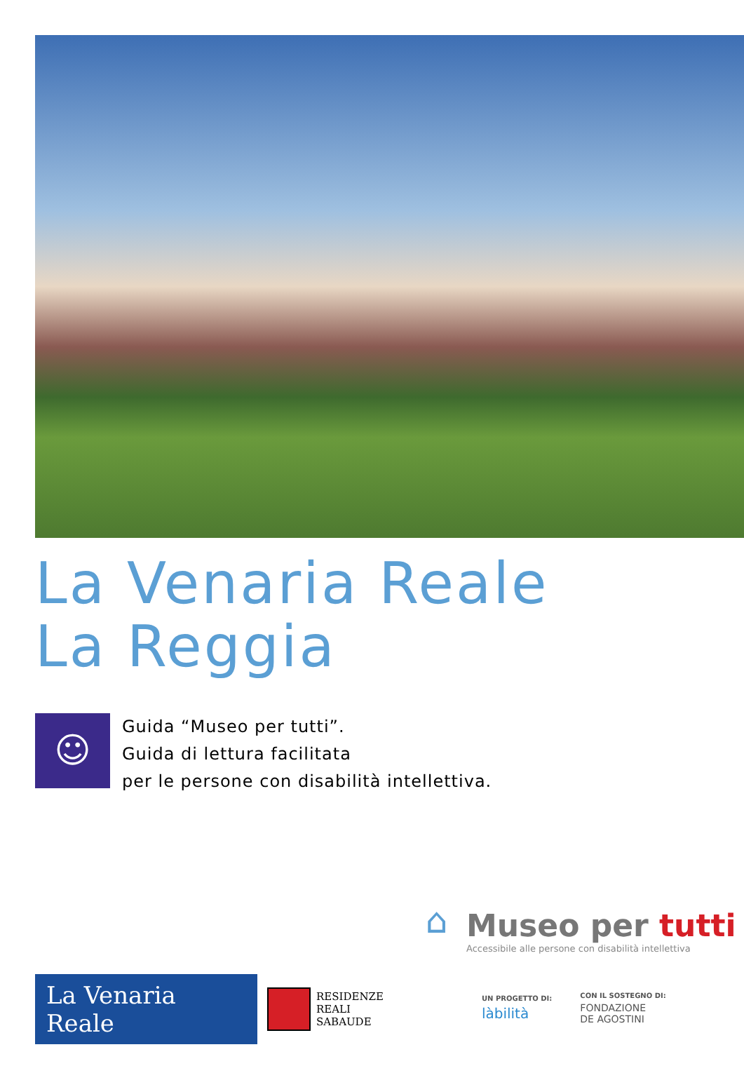La Venaria Reale
La Reggia
☺
Guida “Museo per tutti”.
Guida di lettura facilitata
per le persone con disabilità intellettiva.
⌂
Museo per tutti
Accessibile alle persone con disabilità intellettiva
La Venaria Reale
RESIDENZE
REALI
SABAUDE
UN PROGETTO DI:
làbilità
CON IL SOSTEGNO DI:
FONDAZIONE
DE AGOSTINI